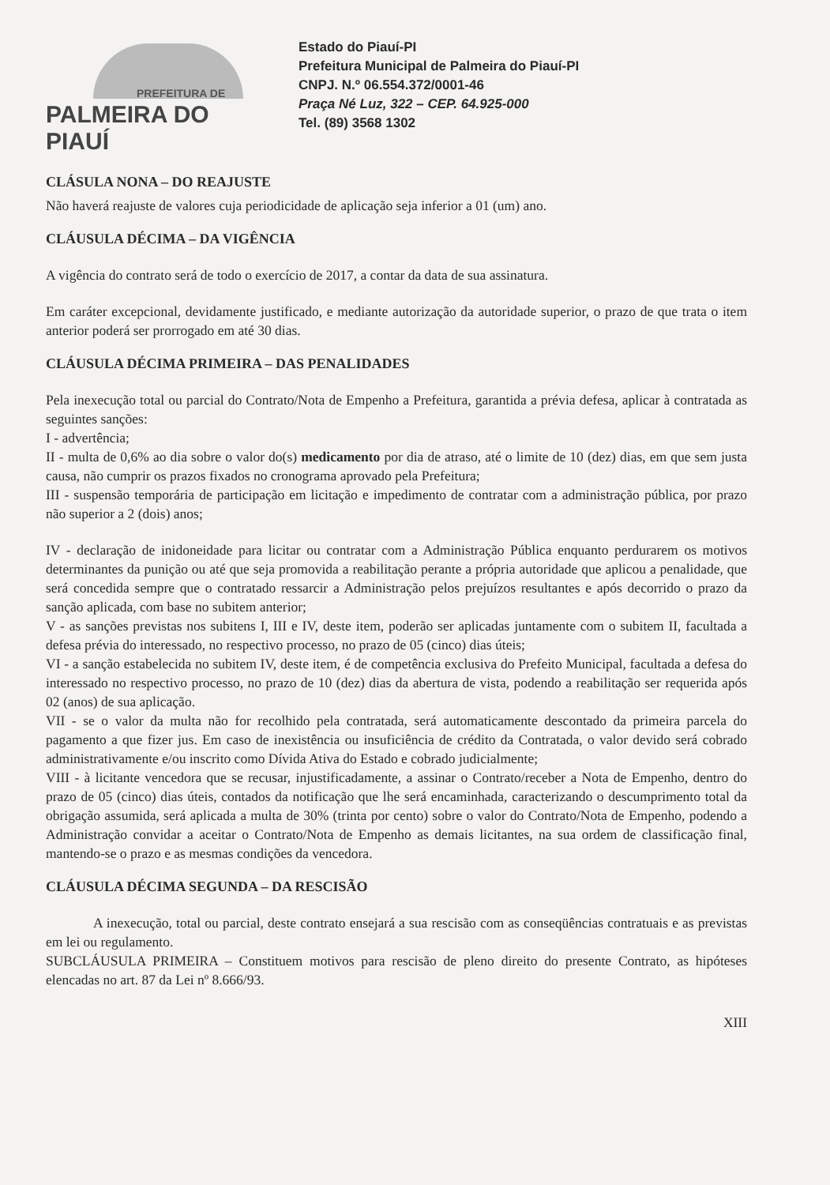PREFEITURA DE
PALMEIRA DO PIAUÍ
Estado do Piauí-PI
Prefeitura Municipal de Palmeira do Piauí-PI
CNPJ. N.º 06.554.372/0001-46
Praça Né Luz, 322 – CEP. 64.925-000
Tel. (89) 3568 1302
CLÁSULA NONA – DO REAJUSTE
Não haverá reajuste de valores cuja periodicidade de aplicação seja inferior a 01 (um) ano.
CLÁUSULA DÉCIMA – DA VIGÊNCIA
A vigência do contrato será de todo o exercício de 2017, a contar da data de sua assinatura.
Em caráter excepcional, devidamente justificado, e mediante autorização da autoridade superior, o prazo de que trata o item anterior poderá ser prorrogado em até 30 dias.
CLÁUSULA DÉCIMA PRIMEIRA – DAS PENALIDADES
Pela inexecução total ou parcial do Contrato/Nota de Empenho a Prefeitura, garantida a prévia defesa, aplicar à contratada as seguintes sanções:
I - advertência;
II - multa de 0,6% ao dia sobre o valor do(s) medicamento por dia de atraso, até o limite de 10 (dez) dias, em que sem justa causa, não cumprir os prazos fixados no cronograma aprovado pela Prefeitura;
III - suspensão temporária de participação em licitação e impedimento de contratar com a administração pública, por prazo não superior a 2 (dois) anos;
IV - declaração de inidoneidade para licitar ou contratar com a Administração Pública enquanto perdurarem os motivos determinantes da punição ou até que seja promovida a reabilitação perante a própria autoridade que aplicou a penalidade, que será concedida sempre que o contratado ressarcir a Administração pelos prejuízos resultantes e após decorrido o prazo da sanção aplicada, com base no subitem anterior;
V - as sanções previstas nos subitens I, III e IV, deste item, poderão ser aplicadas juntamente com o subitem II, facultada a defesa prévia do interessado, no respectivo processo, no prazo de 05 (cinco) dias úteis;
VI - a sanção estabelecida no subitem IV, deste item, é de competência exclusiva do Prefeito Municipal, facultada a defesa do interessado no respectivo processo, no prazo de 10 (dez) dias da abertura de vista, podendo a reabilitação ser requerida após 02 (anos) de sua aplicação.
VII - se o valor da multa não for recolhido pela contratada, será automaticamente descontado da primeira parcela do pagamento a que fizer jus. Em caso de inexistência ou insuficiência de crédito da Contratada, o valor devido será cobrado administrativamente e/ou inscrito como Dívida Ativa do Estado e cobrado judicialmente;
VIII - à licitante vencedora que se recusar, injustificadamente, a assinar o Contrato/receber a Nota de Empenho, dentro do prazo de 05 (cinco) dias úteis, contados da notificação que lhe será encaminhada, caracterizando o descumprimento total da obrigação assumida, será aplicada a multa de 30% (trinta por cento) sobre o valor do Contrato/Nota de Empenho, podendo a Administração convidar a aceitar o Contrato/Nota de Empenho as demais licitantes, na sua ordem de classificação final, mantendo-se o prazo e as mesmas condições da vencedora.
CLÁUSULA DÉCIMA SEGUNDA – DA RESCISÃO
A inexecução, total ou parcial, deste contrato ensejará a sua rescisão com as conseqüências contratuais e as previstas em lei ou regulamento.
SUBCLÁUSULA PRIMEIRA – Constituem motivos para rescisão de pleno direito do presente Contrato, as hipóteses elencadas no art. 87 da Lei nº 8.666/93.
XIII